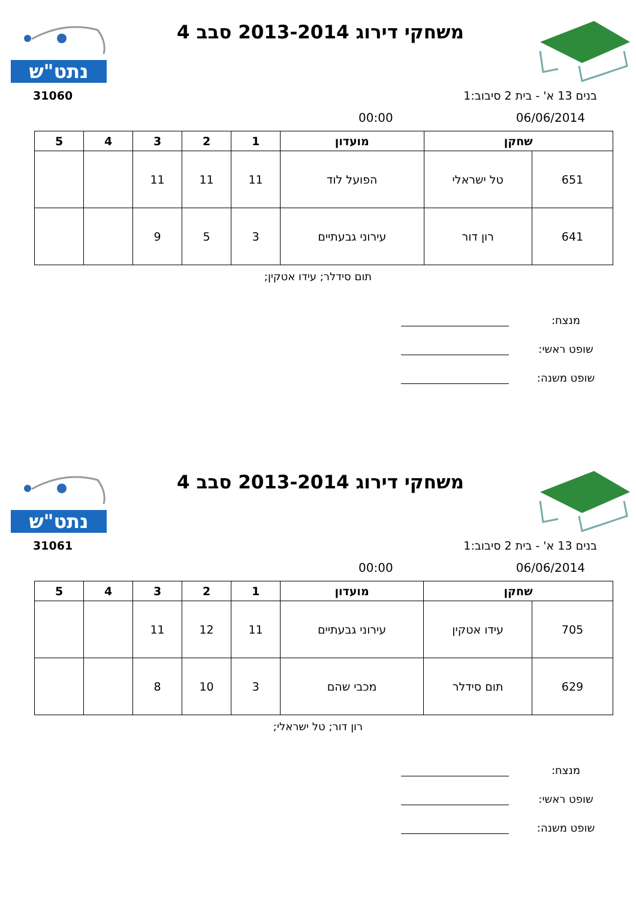נתט"ש
משחקי דירוג 2013-2014 סבב 4
31060 בנים 13 א' - בית 2 סיבוב:1
06/06/2014 00:00
| שחקן | | מועדון | 1 | 2 | 3 | 4 | 5 |
| --- | --- | --- | --- | --- | --- | --- | --- |
| 651 | טל ישראלי | הפועל לוד | 11 | 11 | 11 | | |
| 641 | רון דור | עירוני גבעתיים | 3 | 5 | 9 | | |
תום סידלר; עידו אטקין;
מנצח:
שופט ראשי:
שופט משנה:
נתט"ש
משחקי דירוג 2013-2014 סבב 4
31061 בנים 13 א' - בית 2 סיבוב:1
06/06/2014 00:00
| שחקן | | מועדון | 1 | 2 | 3 | 4 | 5 |
| --- | --- | --- | --- | --- | --- | --- | --- |
| 705 | עידו אטקין | עירוני גבעתיים | 11 | 12 | 11 | | |
| 629 | תום סידלר | מכבי שהם | 3 | 10 | 8 | | |
רון דור; טל ישראלי;
מנצח:
שופט ראשי:
שופט משנה: